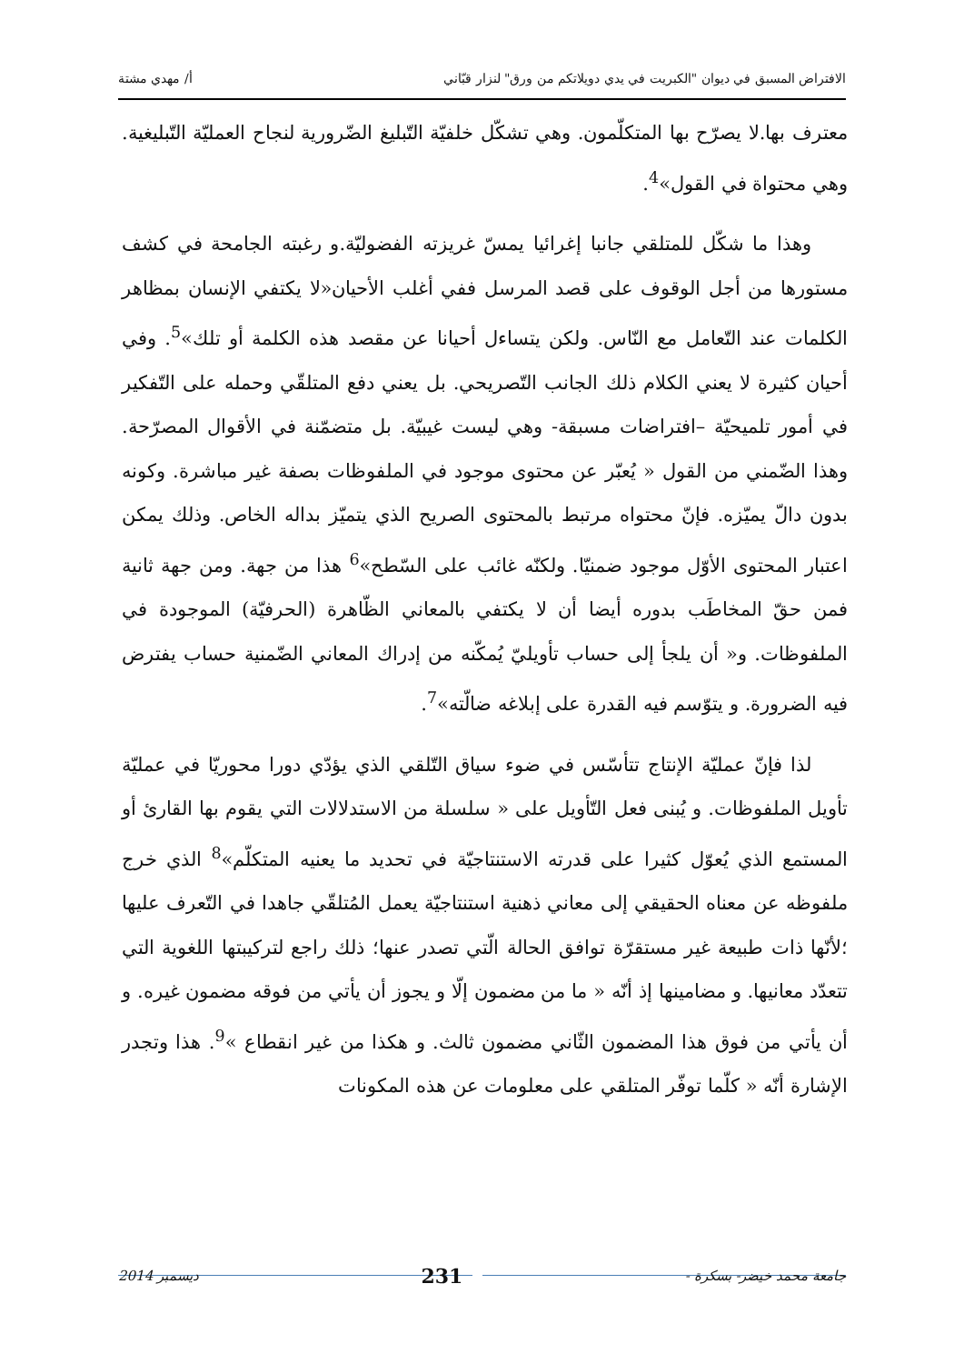الافتراض المسبق في ديوان "الكبريت في يدي دويلاتكم من ورق" لنزار قبّاني أ/ مهدي مشتة
معترف بها.لا يصرّح بها المتكلّمون. وهي تشكّل خلفيّة التّبليغ الضّرورية لنجاح العمليّة التّبليغية. وهي محتواة في القول»<sup>4</sup>.
وهذا ما شكّل للمتلقي جانبا إغرائيا يمسّ غريزته الفضوليّة.و رغبته الجامحة في كشف مستورها من أجل الوقوف على قصد المرسل ففي أغلب الأحيان«لا يكتفي الإنسان بمظاهر الكلمات عند التّعامل مع النّاس. ولكن يتساءل أحيانا عن مقصد هذه الكلمة أو تلك»<sup>5</sup>. وفي أحيان كثيرة لا يعني الكلام ذلك الجانب التّصريحي. بل يعني دفع المتلقّي وحمله على التّفكير في أمور تلميحيّة –افتراضات مسبقة- وهي ليست غيبيّة. بل متضمّنة في الأقوال المصرّحة. وهذا الضّمني من القول « يُعبّر عن محتوى موجود في الملفوظات بصفة غير مباشرة. وكونه بدون دالّ يميّزه. فإنّ محتواه مرتبط بالمحتوى الصريح الذي يتميّز بداله الخاص. وذلك يمكن اعتبار المحتوى الأوّل موجود ضمنيّا. ولكنّه غائب على السّطح»<sup>6</sup> هذا من جهة. ومن جهة ثانية فمن حقّ المخاطَب بدوره أيضا أن لا يكتفي بالمعاني الظّاهرة (الحرفيّة) الموجودة في الملفوظات. و« أن يلجأ إلى حساب تأويليّ يُمكّنه من إدراك المعاني الضّمنية حساب يفترض فيه الضرورة. و يتوّسم فيه القدرة على إبلاغه ضالّته»<sup>7</sup>.
لذا فإنّ عمليّة الإنتاج تتأسّس في ضوء سياق التّلقي الذي يؤدّي دورا محوريّا في عمليّة تأويل الملفوظات. و يُبنى فعل التّأويل على « سلسلة من الاستدلالات التي يقوم بها القارئ أو المستمع الذي يُعوّل كثيرا على قدرته الاستنتاجيّة في تحديد ما يعنيه المتكلّم»<sup>8</sup> الذي خرج ملفوظه عن معناه الحقيقي إلى معاني ذهنية استنتاجيّة يعمل المُتلقّي جاهدا في التّعرف عليها ؛لأنّها ذات طبيعة غير مستقرّة توافق الحالة الّتي تصدر عنها؛ ذلك راجع لتركيبتها اللغوية التي تتعدّد معانيها. و مضامينها إذ أنّه « ما من مضمون إلّا و يجوز أن يأتي من فوقه مضمون غيره. و أن يأتي من فوق هذا المضمون الثّاني مضمون ثالث. و هكذا من غير انقطاع »<sup>9</sup>. هذا وتجدر الإشارة أنّه « كلّما توفّر المتلقي على معلومات عن هذه المكونات
جامعة محمد خيضر- بسكرة - 231 ديسمبر 2014